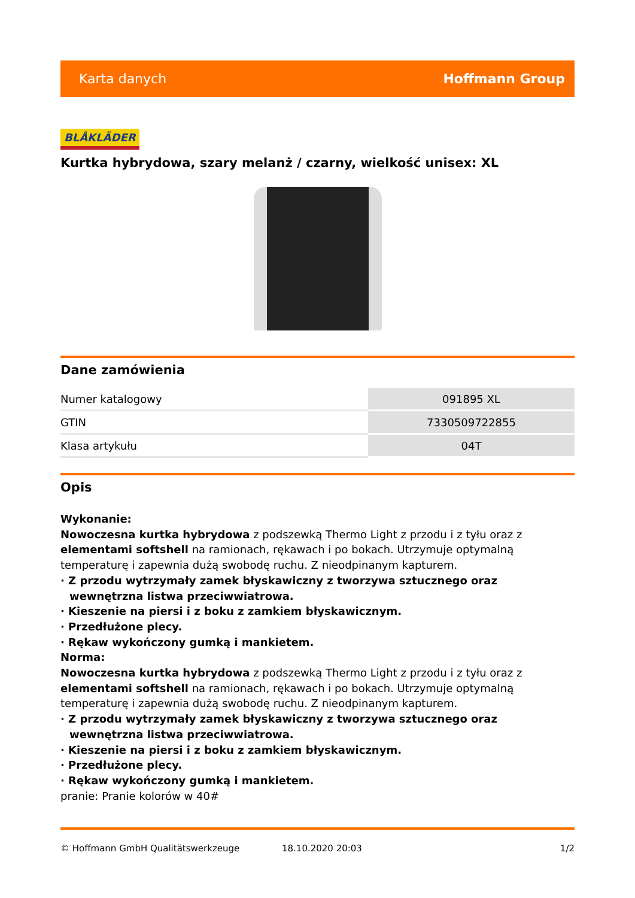Karta danych Hoffmann Group
BLÅKLÄDER
Kurtka hybrydowa, szary melanż / czarny, wielkość unisex: XL
Dane zamówienia
| Numer katalogowy | 091895 XL |
| GTIN | 7330509722855 |
| Klasa artykułu | 04T |
Opis
Wykonanie:
Nowoczesna kurtka hybrydowa z podszewką Thermo Light z przodu i z tyłu oraz z elementami softshell na ramionach, rękawach i po bokach. Utrzymuje optymalną temperaturę i zapewnia dużą swobodę ruchu. Z nieodpinanym kapturem.
· Z przodu wytrzymały zamek błyskawiczny z tworzywa sztucznego oraz wewnętrzna listwa przeciwwiatrowa.
· Kieszenie na piersi i z boku z zamkiem błyskawicznym.
· Przedłużone plecy.
· Rękaw wykończony gumką i mankietem.
Norma:
Nowoczesna kurtka hybrydowa z podszewką Thermo Light z przodu i z tyłu oraz z elementami softshell na ramionach, rękawach i po bokach. Utrzymuje optymalną temperaturę i zapewnia dużą swobodę ruchu. Z nieodpinanym kapturem.
· Z przodu wytrzymały zamek błyskawiczny z tworzywa sztucznego oraz wewnętrzna listwa przeciwwiatrowa.
· Kieszenie na piersi i z boku z zamkiem błyskawicznym.
· Przedłużone plecy.
· Rękaw wykończony gumką i mankietem.
pranie: Pranie kolorów w 40#
© Hoffmann GmbH Qualitätswerkzeuge 18.10.2020 20:03 1/2